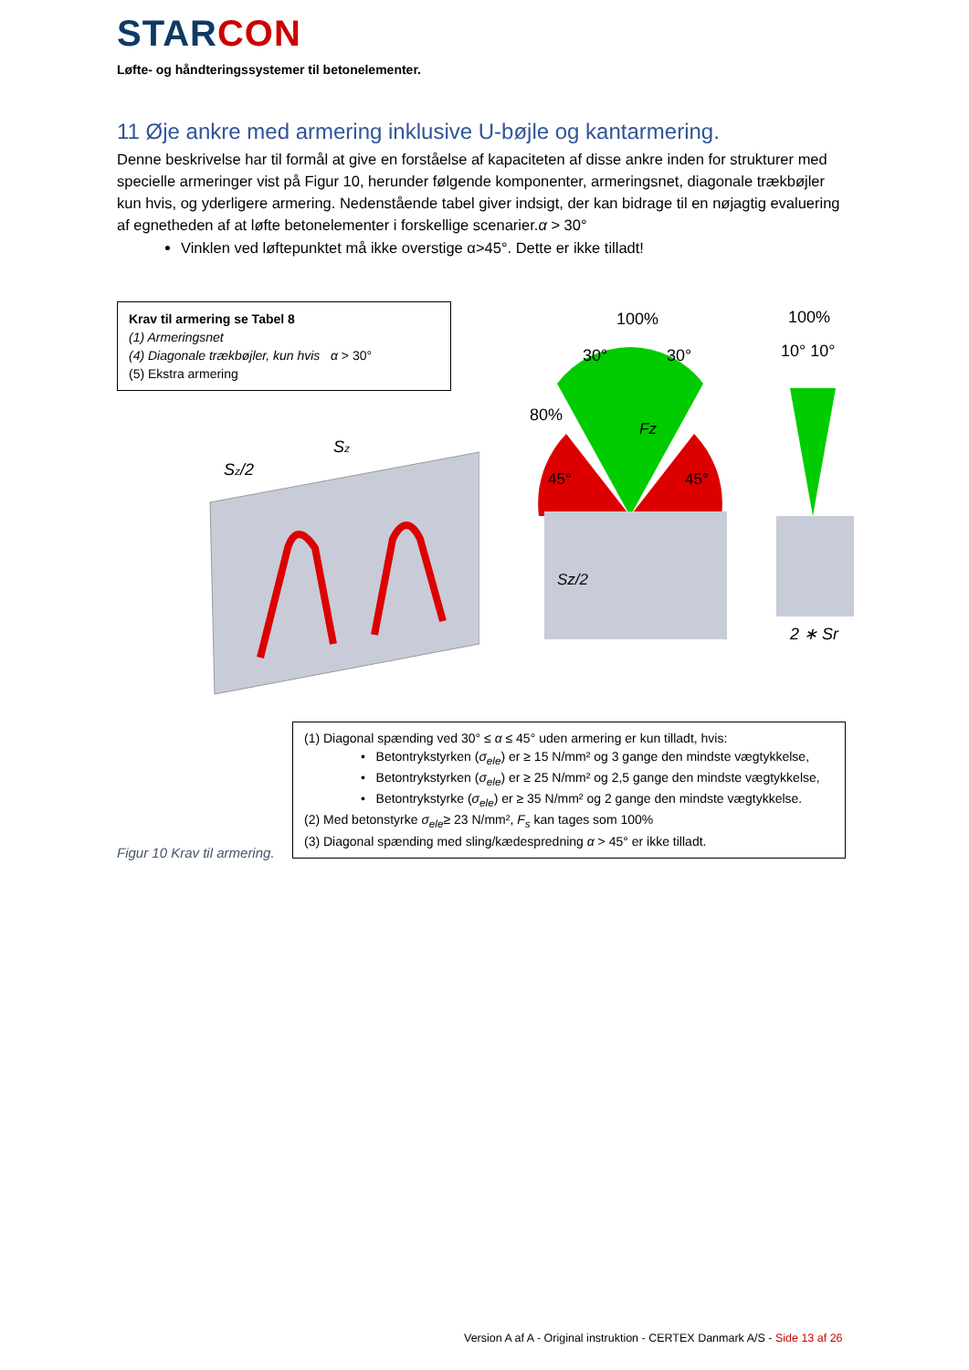STAR CON
Løfte- og håndteringssystemer til betonelementer.
11 Øje ankre med armering inklusive U-bøjle og kantarmering.
Denne beskrivelse har til formål at give en forståelse af kapaciteten af disse ankre inden for strukturer med specielle armeringer vist på Figur 10, herunder følgende komponenter, armeringsnet, diagonale trækbøjler kun hvis, og yderligere armering. Nedenstående tabel giver indsigt, der kan bidrage til en nøjagtig evaluering af egnetheden af at løfte betonelementer i forskellige scenarier.α > 30°
Vinklen ved løftepunktet må ikke overstige α>45°. Dette er ikke tilladt!
Krav til armering se Tabel 8
(1) Armeringsnet
(4) Diagonale trækbøjler, kun hvis α > 30°
(5) Ekstra armering
Sz/2
Sz
100%
30°
30°
80%
45°
45°
Fz
Sz/2
100%
10° 10°
2 ∗ Sr
(1) Diagonal spænding ved 30° ≤ α ≤ 45° uden armering er kun tilladt, hvis:
• Betontrykstyrken (σ<sub>ele</sub>) er ≥ 15 N/mm² og 3 gange den mindste vægtykkelse,
• Betontrykstyrken (σ<sub>ele</sub>) er ≥ 25 N/mm² og 2,5 gange den mindste vægtykkelse,
• Betontrykstyrke (σ<sub>ele</sub>) er ≥ 35 N/mm² og 2 gange den mindste vægtykkelse.
(2) Med betonstyrke σ<sub>ele</sub>≥ 23 N/mm², F<sub>s</sub> kan tages som 100%
(3) Diagonal spænding med sling/kædespredning α > 45° er ikke tilladt.
Figur 10 Krav til armering.
Version A af A - Original instruktion - CERTEX Danmark A/S - Side 13 af 26